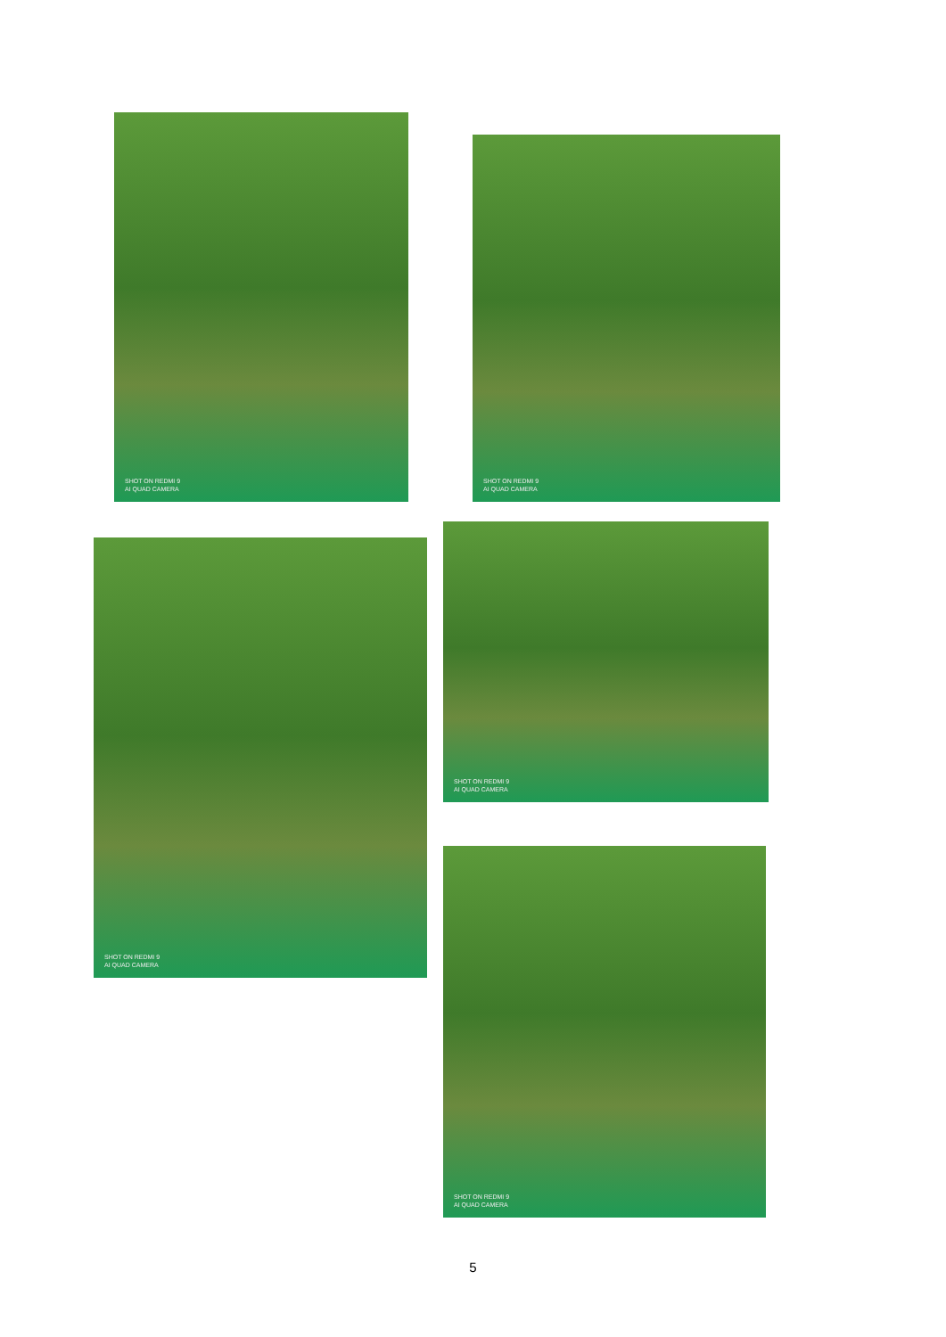SHOT ON REDMI 9
AI QUAD CAMERA
SHOT ON REDMI 9
AI QUAD CAMERA
SHOT ON REDMI 9
AI QUAD CAMERA
SHOT ON REDMI 9
AI QUAD CAMERA
SHOT ON REDMI 9
AI QUAD CAMERA
5